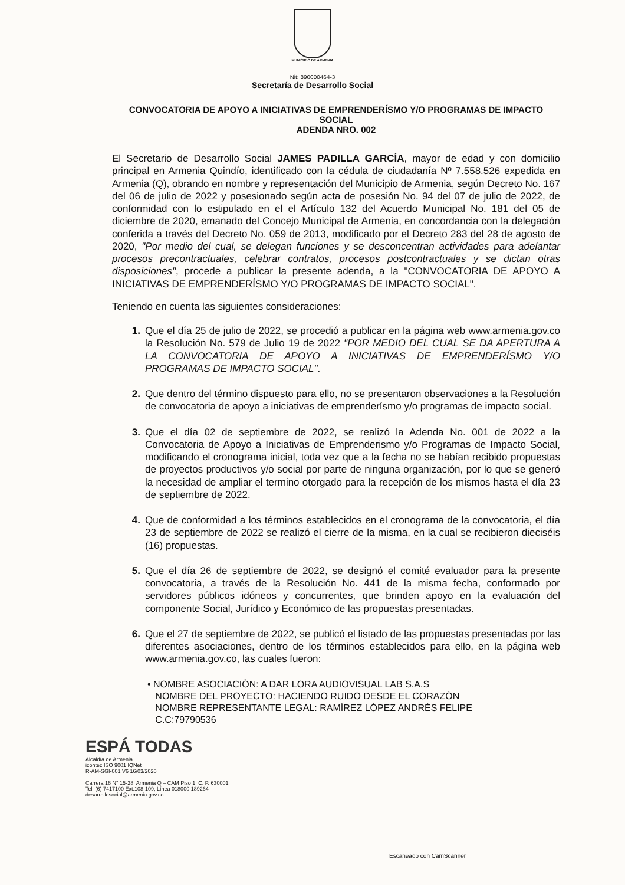MUNICIPIO DE ARMENIA
Nit: 890000464-3
Secretaría de Desarrollo Social
CONVOCATORIA DE APOYO A INICIATIVAS DE EMPRENDERÍSMO Y/O PROGRAMAS DE IMPACTO SOCIAL
ADENDA NRO. 002
El Secretario de Desarrollo Social JAMES PADILLA GARCÍA, mayor de edad y con domicilio principal en Armenia Quindío, identificado con la cédula de ciudadanía Nº 7.558.526 expedida en Armenia (Q), obrando en nombre y representación del Municipio de Armenia, según Decreto No. 167 del 06 de julio de 2022 y posesionado según acta de posesión No. 94 del 07 de julio de 2022, de conformidad con lo estipulado en el el Artículo 132 del Acuerdo Municipal No. 181 del 05 de diciembre de 2020, emanado del Concejo Municipal de Armenia, en concordancia con la delegación conferida a través del Decreto No. 059 de 2013, modificado por el Decreto 283 del 28 de agosto de 2020, "Por medio del cual, se delegan funciones y se desconcentran actividades para adelantar procesos precontractuales, celebrar contratos, procesos postcontractuales y se dictan otras disposiciones", procede a publicar la presente adenda, a la "CONVOCATORIA DE APOYO A INICIATIVAS DE EMPRENDERÍSMO Y/O PROGRAMAS DE IMPACTO SOCIAL".
Teniendo en cuenta las siguientes consideraciones:
1. Que el día 25 de julio de 2022, se procedió a publicar en la página web www.armenia.gov.co la Resolución No. 579 de Julio 19 de 2022 "POR MEDIO DEL CUAL SE DA APERTURA A LA CONVOCATORIA DE APOYO A INICIATIVAS DE EMPRENDERÍSMO Y/O PROGRAMAS DE IMPACTO SOCIAL".
2. Que dentro del término dispuesto para ello, no se presentaron observaciones a la Resolución de convocatoria de apoyo a iniciativas de emprenderísmo y/o programas de impacto social.
3. Que el día 02 de septiembre de 2022, se realizó la Adenda No. 001 de 2022 a la Convocatoria de Apoyo a Iniciativas de Emprenderismo y/o Programas de Impacto Social, modificando el cronograma inicial, toda vez que a la fecha no se habían recibido propuestas de proyectos productivos y/o social por parte de ninguna organización, por lo que se generó la necesidad de ampliar el termino otorgado para la recepción de los mismos hasta el día 23 de septiembre de 2022.
4. Que de conformidad a los términos establecidos en el cronograma de la convocatoria, el día 23 de septiembre de 2022 se realizó el cierre de la misma, en la cual se recibieron dieciséis (16) propuestas.
5. Que el día 26 de septiembre de 2022, se designó el comité evaluador para la presente convocatoria, a través de la Resolución No. 441 de la misma fecha, conformado por servidores públicos idóneos y concurrentes, que brinden apoyo en la evaluación del componente Social, Jurídico y Económico de las propuestas presentadas.
6. Que el 27 de septiembre de 2022, se publicó el listado de las propuestas presentadas por las diferentes asociaciones, dentro de los términos establecidos para ello, en la página web www.armenia.gov.co, las cuales fueron:
• NOMBRE ASOCIACIÒN: A DAR LORA AUDIOVISUAL LAB S.A.S
NOMBRE DEL PROYECTO: HACIENDO RUIDO DESDE EL CORAZÓN
NOMBRE REPRESENTANTE LEGAL: RAMÍREZ LÓPEZ ANDRÉS FELIPE
C.C:79790536
ESPÁ TODAS
Alcaldía de Armenia
icontec ISO 9001 IQNet
R-AM-SGI-001 V6 16/03/2020
Carrera 16 N° 15-28, Armenia Q – CAM Piso 1, C. P. 630001
Tel–(6) 7417100 Ext.108-109, Línea 018000 189264
desarrollosocial@armenia.gov.co
Escaneado con CamScanner